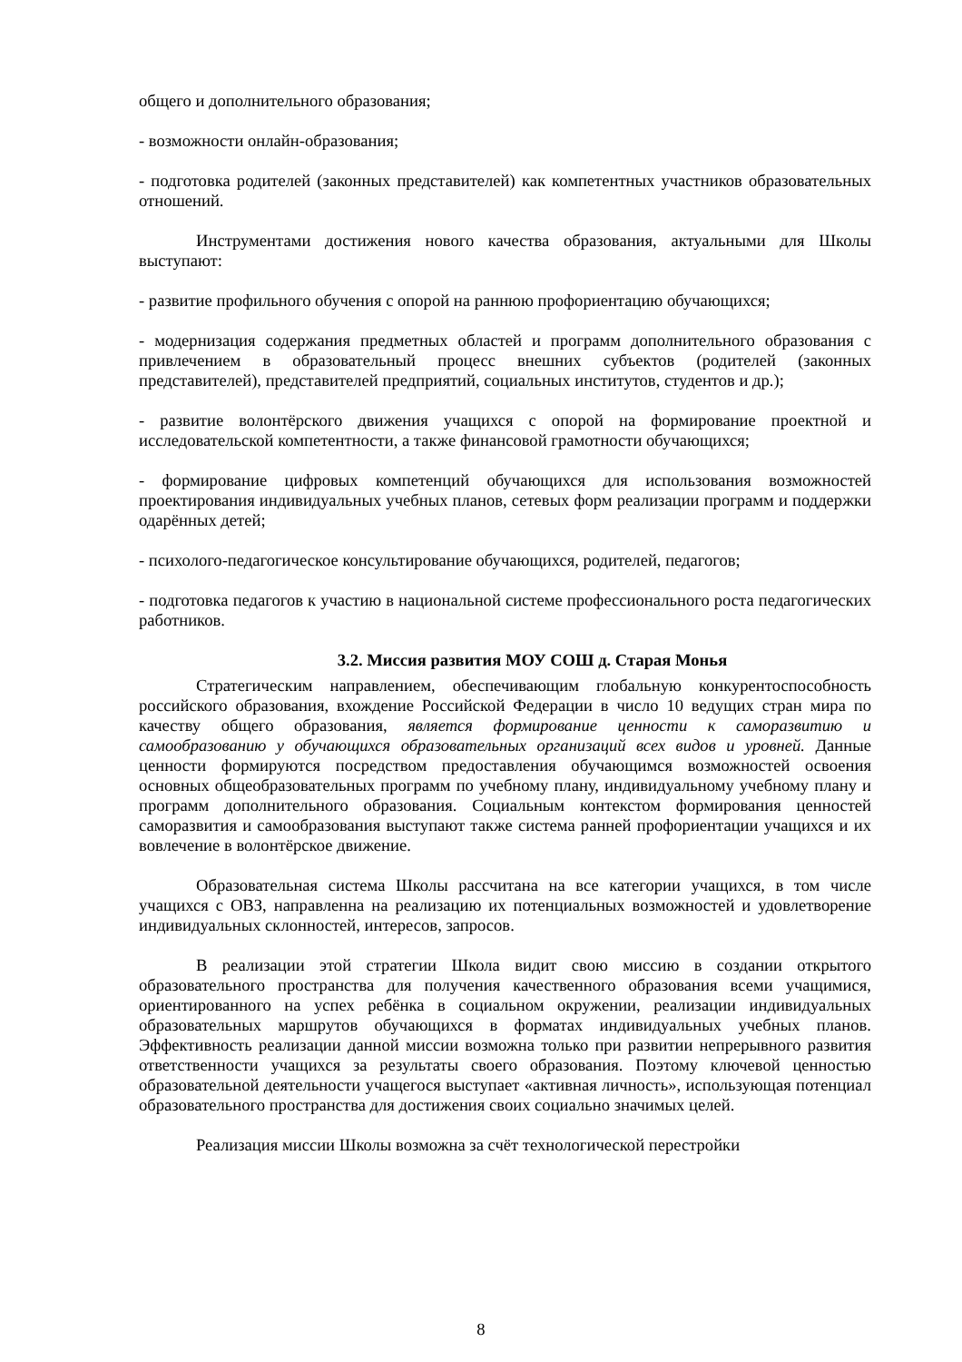общего и дополнительного образования;
- возможности онлайн-образования;
- подготовка родителей (законных представителей) как компетентных участников образовательных отношений.
Инструментами достижения нового качества образования, актуальными для Школы выступают:
- развитие профильного обучения с опорой на раннюю профориентацию обучающихся;
- модернизация содержания предметных областей и программ дополнительного образования с привлечением в образовательный процесс внешних субъектов (родителей (законных представителей), представителей предприятий, социальных институтов, студентов и др.);
- развитие волонтёрского движения учащихся с опорой на формирование проектной и исследовательской компетентности, а также финансовой грамотности обучающихся;
- формирование цифровых компетенций обучающихся для использования возможностей проектирования индивидуальных учебных планов, сетевых форм реализации программ и поддержки одарённых детей;
- психолого-педагогическое консультирование обучающихся, родителей, педагогов;
- подготовка педагогов к участию в национальной системе профессионального роста педагогических работников.
3.2. Миссия развития МОУ СОШ д. Старая Монья
Стратегическим направлением, обеспечивающим глобальную конкурентоспособность российского образования, вхождение Российской Федерации в число 10 ведущих стран мира по качеству общего образования, является формирование ценности к саморазвитию и самообразованию у обучающихся образовательных организаций всех видов и уровней. Данные ценности формируются посредством предоставления обучающимся возможностей освоения основных общеобразовательных программ по учебному плану, индивидуальному учебному плану и программ дополнительного образования. Социальным контекстом формирования ценностей саморазвития и самообразования выступают также система ранней профориентации учащихся и их вовлечение в волонтёрское движение.
Образовательная система Школы рассчитана на все категории учащихся, в том числе учащихся с ОВЗ, направленна на реализацию их потенциальных возможностей и удовлетворение индивидуальных склонностей, интересов, запросов.
В реализации этой стратегии Школа видит свою миссию в создании открытого образовательного пространства для получения качественного образования всеми учащимися, ориентированного на успех ребёнка в социальном окружении, реализации индивидуальных образовательных маршрутов обучающихся в форматах индивидуальных учебных планов. Эффективность реализации данной миссии возможна только при развитии непрерывного развития ответственности учащихся за результаты своего образования. Поэтому ключевой ценностью образовательной деятельности учащегося выступает «активная личность», использующая потенциал образовательного пространства для достижения своих социально значимых целей.
Реализация миссии Школы возможна за счёт технологической перестройки
8